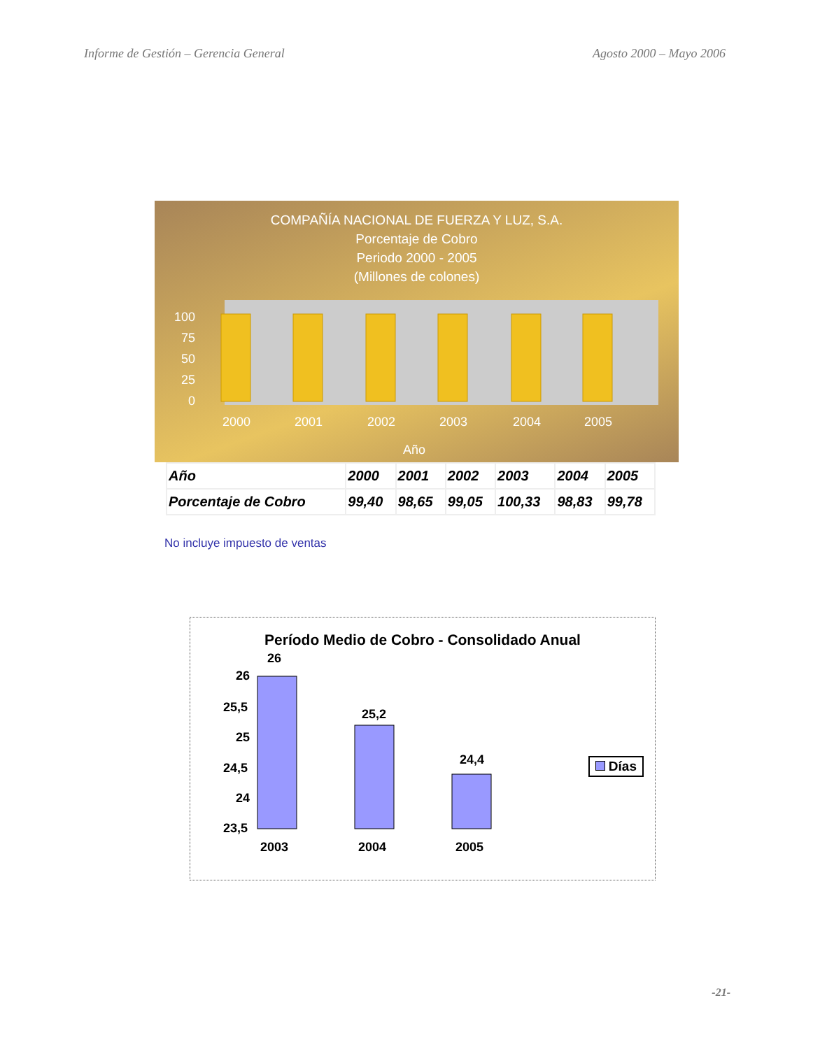Informe de Gestión – Gerencia General Agosto 2000 – Mayo 2006
COMPAÑÍA NACIONAL DE FUERZA Y LUZ, S.A.
Porcentaje de Cobro
Periodo 2000 - 2005
(Millones de colones)
100
75
50
25
0
2000
2001
2002
2003
2004
2005
Año
| Año | 2000 | 2001 | 2002 | 2003 | 2004 | 2005 |
| --- | --- | --- | --- | --- | --- | --- |
| Porcentaje de Cobro | 99,40 | 98,65 | 99,05 | 100,33 | 98,83 | 99,78 |
No incluye impuesto de ventas
Período Medio de Cobro - Consolidado Anual
26
25,5
25
24,5
24
23,5
26
25,2
24,4
2003
2004
2005
Días
-21-